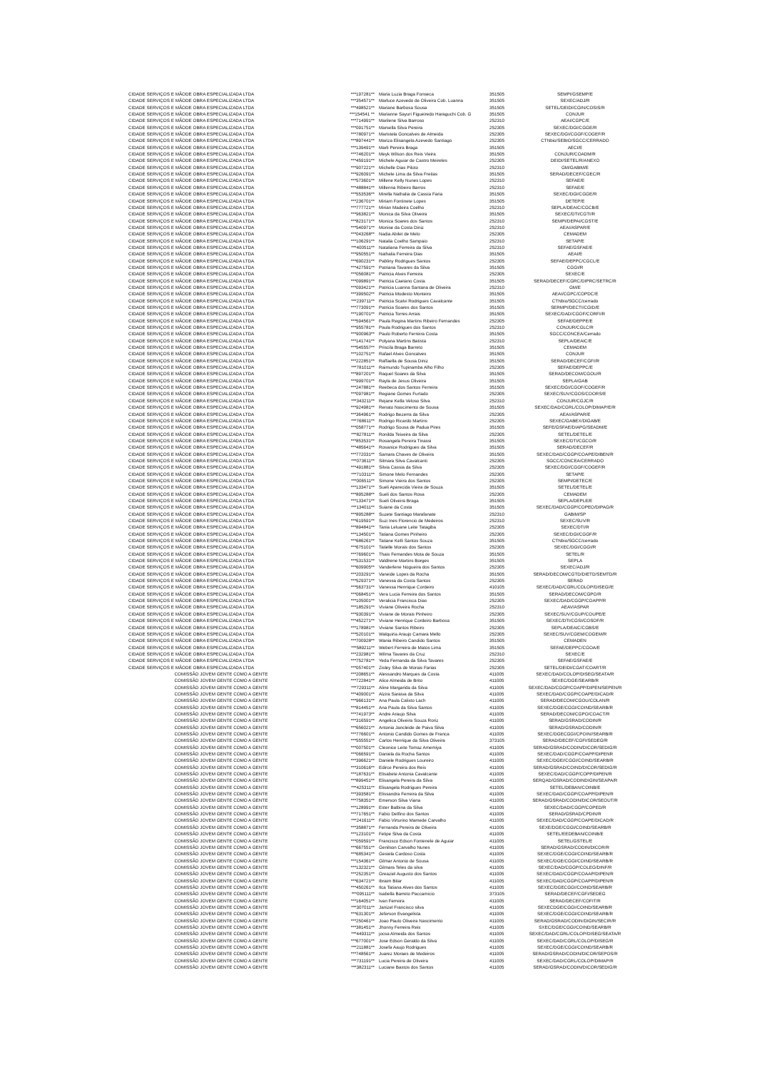| CIDADE SERVIÇOS E MÃODE OBRA ESPECIALIZADA LTDA | ***197281** | Maria Luzia Braga Fonseca | 351505 | SEMPI/GSEMP/E |
| CIDADE SERVIÇOS E MÃODE OBRA ESPECIALIZADA LTDA | ***354571** | Marluce Azevedo de Oliveira Cob. Luanna | 351505 | SEXEC/ADJ/R |
| CIDADE SERVIÇOS E MÃODE OBRA ESPECIALIZADA LTDA | ***498521** | Mariane Barbosa Sousa | 351505 | SETEL/DEIDI/CGIN/COSIS/R |
| CIDADE SERVIÇOS E MÃODE OBRA ESPECIALIZADA LTDA | ***154541 ** | Marianne Sayuri Figueiredo Haraguchi Cob. G | 351505 | CONJUR |
| CIDADE SERVIÇOS E MÃODE OBRA ESPECIALIZADA LTDA | ***714991** | Marilene Silva Barroso | 252310 | AEAI/CGPC/E |
| CIDADE SERVIÇOS E MÃODE OBRA ESPECIALIZADA LTDA | ***091751** | Marsella Silva Pereira | 252305 | SEXEC/DGI/CGGE/R |
| CIDADE SERVIÇOS E MÃODE OBRA ESPECIALIZADA LTDA | ***780971** | Maristela Goncalves de Almeida | 252305 | SEXEC/DGI/CGGF/COGEF/R |
| CIDADE SERVIÇOS E MÃODE OBRA ESPECIALIZADA LTDA | ***897441** | Mariza Elisangela Azevedo Santiago | 252305 | CTNbio/SEBIO/SGCC/CERRADO |
| CIDADE SERVIÇOS E MÃODE OBRA ESPECIALIZADA LTDA | ***139491** | Marli Pereira Braga | 351505 | AECI/E |
| CIDADE SERVIÇOS E MÃODE OBRA ESPECIALIZADA LTDA | ***746201** | Meyk Wilson dos Reis Vieira | 351505 | CONJUR/COADM/R |
| CIDADE SERVIÇOS E MÃODE OBRA ESPECIALIZADA LTDA | ***459191** | Michele Aguiar de Castro Meireles | 252305 | DEIDI/SETEL/R/ANEXO |
| CIDADE SERVIÇOS E MÃODE OBRA ESPECIALIZADA LTDA | ***907221** | Michelle Dias Piloto | 252310 | GM/GABIM/E |
| CIDADE SERVIÇOS E MÃODE OBRA ESPECIALIZADA LTDA | ***926091** | Michele Lima da Silva Freitas | 351505 | SERAD/DECEF/CGEC/R |
| CIDADE SERVIÇOS E MÃODE OBRA ESPECIALIZADA LTDA | ***573601** | Millene Kelly Nunes Lopes | 252310 | SEFAE/E |
| CIDADE SERVIÇOS E MÃODE OBRA ESPECIALIZADA LTDA | ***488841** | Millenna Ribeiro Barros | 252310 | SEFAE/E |
| CIDADE SERVIÇOS E MÃODE OBRA ESPECIALIZADA LTDA | ***553536** | Mirella Nathalia de Cassia Faria | 351505 | SEXEC/DGI/CGGE/R |
| CIDADE SERVIÇOS E MÃODE OBRA ESPECIALIZADA LTDA | ***236701** | Miriam Fontinete Lopes | 351505 | DETEP/E |
| CIDADE SERVIÇOS E MÃODE OBRA ESPECIALIZADA LTDA | ***777721** | Mirian Madeira Coelho | 252310 | SEPLA/DEAIC/CGCB/E |
| CIDADE SERVIÇOS E MÃODE OBRA ESPECIALIZADA LTDA | ***963821** | Monica da Silva Oliveira | 351505 | SEXEC/DTI/CGTI/R |
| CIDADE SERVIÇOS E MÃODE OBRA ESPECIALIZADA LTDA | ***823171** | Monica Soares dos Santos | 252310 | SEMPI/DEPAI/CGST/E |
| CIDADE SERVIÇOS E MÃODE OBRA ESPECIALIZADA LTDA | ***540971** | Monise da Costa Diniz | 252310 | AEAI/ASPAR/E |
| CIDADE SERVIÇOS E MÃODE OBRA ESPECIALIZADA LTDA | ***043268** | Nadia Abilet de Melo | 252305 | CEMADEM |
| CIDADE SERVIÇOS E MÃODE OBRA ESPECIALIZADA LTDA | ***106291** | Natalia Coelho Sampaio | 252310 | SETAP/E |
| CIDADE SERVIÇOS E MÃODE OBRA ESPECIALIZADA LTDA | ***400511** | Nataliana Ferreira da Silva | 252310 | SEFAE/GSFAE/E |
| CIDADE SERVIÇOS E MÃODE OBRA ESPECIALIZADA LTDA | ***950551** | Nathalia Ferreira Dias | 351505 | AEAI/E |
| CIDADE SERVIÇOS E MÃODE OBRA ESPECIALIZADA LTDA | ***690231** | Pabliny Rodrigues Santos | 252305 | SEFAE/DEPPC/CGCL/E |
| CIDADE SERVIÇOS E MÃODE OBRA ESPECIALIZADA LTDA | ***427591** | Patriana Tavares da Silva | 351505 | CGGI/R |
| CIDADE SERVIÇOS E MÃODE OBRA ESPECIALIZADA LTDA | ***056081** | Patricia Alves Ferreira | 252305 | SEXEC/E |
| CIDADE SERVIÇOS E MÃODE OBRA ESPECIALIZADA LTDA | ***099891** | Patricia Caetano Costa | 351505 | SERAD/DECEF/CGRC/DIPRC/SETRC/R |
| CIDADE SERVIÇOS E MÃODE OBRA ESPECIALIZADA LTDA | ***093421** | Patricia Luanna Santana de Oliveira | 252310 | GM/E |
| CIDADE SERVIÇOS E MÃODE OBRA ESPECIALIZADA LTDA | ***399502** | Patricia Modesto Monteiro | 351505 | AEAI/CGPC/COPDC/E |
| CIDADE SERVIÇOS E MÃODE OBRA ESPECIALIZADA LTDA | ***239711** | Patricia Scalvi Rodrigues Cavalcante | 351505 | CTNbio/SGCC/cerrado |
| CIDADE SERVIÇOS E MÃODE OBRA ESPECIALIZADA LTDA | ***773091** | Patricia Soares dos Santos | 351505 | SERMPI/DECTI/CGID/E |
| CIDADE SERVIÇOS E MÃODE OBRA ESPECIALIZADA LTDA | ***190701** | Patricia Torres Arrais | 351505 | SEXEC/DAD/CGOF/CORFI/R |
| CIDADE SERVIÇOS E MÃODE OBRA ESPECIALIZADA LTDA | ***594561** | Paula Regina Martins Ribeiro Fernandes | 252305 | SEFAE/DEPPE/E |
| CIDADE SERVIÇOS E MÃODE OBRA ESPECIALIZADA LTDA | ***955781** | Paula Rodrigues dos Santos | 252310 | CONJUR/CGLC/R |
| CIDADE SERVIÇOS E MÃODE OBRA ESPECIALIZADA LTDA | ***900963** | Paulo Roberto Ferreira Costa | 351505 | SGCC/CONCEA/Cerrado |
| CIDADE SERVIÇOS E MÃODE OBRA ESPECIALIZADA LTDA | ***141741** | Polyana Martins Batista | 252310 | SEPLA/DEAIC/E |
| CIDADE SERVIÇOS E MÃODE OBRA ESPECIALIZADA LTDA | ***545557** | Priscila Braga Barreto | 351505 | CEMADEM |
| CIDADE SERVIÇOS E MÃODE OBRA ESPECIALIZADA LTDA | ***102751** | Rafael Alves Goncalves | 351505 | CONJUR |
| CIDADE SERVIÇOS E MÃODE OBRA ESPECIALIZADA LTDA | ***222851** | Raffaella de Sousa Diniz | 351505 | SERAD/DECEF/CGFI/R |
| CIDADE SERVIÇOS E MÃODE OBRA ESPECIALIZADA LTDA | ***781011** | Raimundo Tupinamba Alho Filho | 252305 | SEFAE/DEPPC/E |
| CIDADE SERVIÇOS E MÃODE OBRA ESPECIALIZADA LTDA | ***897201** | Raquel Soares da Silva | 351505 | SERAD/DECOM/CGOU/R |
| CIDADE SERVIÇOS E MÃODE OBRA ESPECIALIZADA LTDA | ***999701** | Rayla de Jesus Oliveira | 351505 | SEPLA/GAB |
| CIDADE SERVIÇOS E MÃODE OBRA ESPECIALIZADA LTDA | ***247881** | Reebeca dos Santos Ferreira | 351505 | SEXEC/DGI/CGOF/COGEF/R |
| CIDADE SERVIÇOS E MÃODE OBRA ESPECIALIZADA LTDA | ***097981** | Regiane Gomes Furtado | 252305 | SEXEC/SUV/CGOS/COORS/E |
| CIDADE SERVIÇOS E MÃODE OBRA ESPECIALIZADA LTDA | ***343211** | Rejane Kella Veloso Silva | 252310 | CONJUR/CGJC/R |
| CIDADE SERVIÇOS E MÃODE OBRA ESPECIALIZADA LTDA | ***924981** | Renato Nascimento de Sousa | 351505 | SEXEC/DAD/CGRL/COLOP/DIMAP/E/R |
| CIDADE SERVIÇOS E MÃODE OBRA ESPECIALIZADA LTDA | ***364961** | Rodrigo Bezerra da Silva | 252305 | AEAI/ASPAR/E |
| CIDADE SERVIÇOS E MÃODE OBRA ESPECIALIZADA LTDA | ***768611** | Rodrigo Ricardo Martins | 252305 | SEXEC/GABEX/DIGAB/E |
| CIDADE SERVIÇOS E MÃODE OBRA ESPECIALIZADA LTDA | ***058771** | Rodrigo Sousa de Padua Pires | 351505 | SEFE/GSFAE/DIAPG/SEADM/E |
| CIDADE SERVIÇOS E MÃODE OBRA ESPECIALIZADA LTDA | ***827811** | Ronilda Teixeira da Silva | 252305 | SETEL/DETEL/E |
| CIDADE SERVIÇOS E MÃODE OBRA ESPECIALIZADA LTDA | ***853531** | Rosangela Pereira Tinassi | 351505 | SEXEC/DTI/CGCO/R |
| CIDADE SERVIÇOS E MÃODE OBRA ESPECIALIZADA LTDA | ***485641** | Rosanice Rodrigues da Silva | 351505 | SERAD/DECEF/R |
| CIDADE SERVIÇOS E MÃODE OBRA ESPECIALIZADA LTDA | ***772031** | Samara Chaves de Oliveira | 351505 | SEXEC/DAD/CGGP/COAPE/DIBEN/R |
| CIDADE SERVIÇOS E MÃODE OBRA ESPECIALIZADA LTDA | ***073611** | Silmara Silva Cavalcanti | 252305 | SGCC/CONCEA/CERRADO |
| CIDADE SERVIÇOS E MÃODE OBRA ESPECIALIZADA LTDA | ***491881** | Silvia Cassia da Silva | 252305 | SEXEC/DGI/CGGF/COGEF/R |
| CIDADE SERVIÇOS E MÃODE OBRA ESPECIALIZADA LTDA | ***710311** | Simone Melo Fernandes | 252305 | SETAP/E |
| CIDADE SERVIÇOS E MÃODE OBRA ESPECIALIZADA LTDA | ***006511** | Simone Vieira dos Santos | 252305 | SEMPI/DETEC/E |
| CIDADE SERVIÇOS E MÃODE OBRA ESPECIALIZADA LTDA | ***133471** | Sueli Aparecida Vieira de Souza | 351505 | SETEL/DETEL/E |
| CIDADE SERVIÇOS E MÃODE OBRA ESPECIALIZADA LTDA | ***895288** | Sueli dos Santos Rosa | 252305 | CEMADEM |
| CIDADE SERVIÇOS E MÃODE OBRA ESPECIALIZADA LTDA | ***133471** | Sueli Oliveira Braga | 351505 | SEPLA/DEPLE/E |
| CIDADE SERVIÇOS E MÃODE OBRA ESPECIALIZADA LTDA | ***134011** | Suiane da Costa | 351505 | SEXEC/DAD/CGGP/COPEO/DIPAG/R |
| CIDADE SERVIÇOS E MÃODE OBRA ESPECIALIZADA LTDA | ***895288** | Suzete Santiago Marafanate | 252310 | GABIM/SP |
| CIDADE SERVIÇOS E MÃODE OBRA ESPECIALIZADA LTDA | ***619591** | Suzi Ines Florencio de Medeiros | 252310 | SEXEC/SUV/R |
| CIDADE SERVIÇOS E MÃODE OBRA ESPECIALIZADA LTDA | ***894841** | Tania Leluane Leite Tatagiba | 252305 | SEXEC/DTI/R |
| CIDADE SERVIÇOS E MÃODE OBRA ESPECIALIZADA LTDA | ***134501** | Tatiana Gomes Pinheiro | 252305 | SEXEC/DGI/CGGF/R |
| CIDADE SERVIÇOS E MÃODE OBRA ESPECIALIZADA LTDA | ***686261** | Tatiane Kelli Santos Souza | 351505 | CTNbio/SGCC/cerrado |
| CIDADE SERVIÇOS E MÃODE OBRA ESPECIALIZADA LTDA | ***675101** | Tatielle Morais dos Santos | 252305 | SEXEC/DGI/CGGI/R |
| CIDADE SERVIÇOS E MÃODE OBRA ESPECIALIZADA LTDA | ***769601** | Thais Fernandes Mota de Souza | 351505 | SETEL/R |
| CIDADE SERVIÇOS E MÃODE OBRA ESPECIALIZADA LTDA | ***531531** | Valdlrene Martins Borges | 351505 | SEPLA |
| CIDADE SERVIÇOS E MÃODE OBRA ESPECIALIZADA LTDA | ***609905** | Vanderlene Nogueira dos Santos | 252305 | SEXEC/ADJ/R |
| CIDADE SERVIÇOS E MÃODE OBRA ESPECIALIZADA LTDA | ***203291** | Vaneide Lopes da Rocha | 351505 | SERAD/DECOM/CGTD/DIETD/SEMTD/R |
| CIDADE SERVIÇOS E MÃODE OBRA ESPECIALIZADA LTDA | ***529371** | Vanessa da Costa Santos | 252305 | SERAD |
| CIDADE SERVIÇOS E MÃODE OBRA ESPECIALIZADA LTDA | ***563731** | Vanessa Henrique Cordeiro | 410105 | SEXEC/DAD/CGRL/COLOP/DISEG//E |
| CIDADE SERVIÇOS E MÃODE OBRA ESPECIALIZADA LTDA | ***068451** | Vera Lucia Ferreira dos Santos | 351505 | SERAD/DECOM/CGPO/R |
| CIDADE SERVIÇOS E MÃODE OBRA ESPECIALIZADA LTDA | ***105001** | Veralicia Francisca Dias | 252305 | SEXEC/DAD/CGGP/COAPP/R |
| CIDADE SERVIÇOS E MÃODE OBRA ESPECIALIZADA LTDA | ***185291** | Viviane Oliveira Rocha | 252310 | AEAV/ASPAR |
| CIDADE SERVIÇOS E MÃODE OBRA ESPECIALIZADA LTDA | ***930391** | Viviane de Morais Pinheiro | 252305 | SEXEC/SUV/CGUP/COUPE/E |
| CIDADE SERVIÇOS E MÃODE OBRA ESPECIALIZADA LTDA | ***452271** | Viviane Henrique Cordeiro Barbosa | 351505 | SEXEC/DTI/CGSI/COSOF/R |
| CIDADE SERVIÇOS E MÃODE OBRA ESPECIALIZADA LTDA | ***178981** | Viviane Santos Ribeiro | 252305 | SEPLA/DEAIC/CGBS/E |
| CIDADE SERVIÇOS E MÃODE OBRA ESPECIALIZADA LTDA | ***520101** | Walquiria Araujo Camara Mello | 252305 | SEXEC/SUV/CGEM/COGEM/R |
| CIDADE SERVIÇOS E MÃODE OBRA ESPECIALIZADA LTDA | ***700928** | Wania Ribeiro Candido Santos | 351505 | CEMADEN |
| CIDADE SERVIÇOS E MÃODE OBRA ESPECIALIZADA LTDA | ***589211** | Webert Ferreira de Matos Lima | 351505 | SEFAE/DEPPC/CGOA/E |
| CIDADE SERVIÇOS E MÃODE OBRA ESPECIALIZADA LTDA | ***232981** | Wilma Tavares da Cruz | 252310 | SEXEC/E |
| CIDADE SERVIÇOS E MÃODE OBRA ESPECIALIZADA LTDA | ***752781** | Yeda Fernanda da Silva Tavares | 252305 | SEFAE/GSFAE/E |
| CIDADE SERVIÇOS E MÃODE OBRA ESPECIALIZADA LTDA | ***057401** | Zisley Silva de Morais Farias | 252305 | SETEL/DEIDI/CGAT/COART/R |
| COMISSÃO JOVEM GENTE COMO A GENTE | ***208651** | Alessandro Marques da Costa | 411005 | SEXEC/DAD/COLOP/DISEG/SEATA/R |
| COMISSÃO JOVEM GENTE COMO A GENTE | ***722841** | Alice Almeida de Brito | 411005 | SEXEC/DGE/SEARB/R |
| COMISSÃO JOVEM GENTE COMO A GENTE | ***729311** | Aline Margarida da Silva | 411005 | SEXEC/DAD/CGGP/COAPP/DIPEN/SEPEN/R |
| COMISSÃO JOVEM GENTE COMO A GENTE | ***409001** | Alzira Saraiva da Silva | 411005 | SEXEC/DAD/CGGP/COAPE/DICAD/R |
| COMISSÃO JOVEM GENTE COMO A GENTE | ***966131** | Ana Paula Calixto Lach | 411005 | SERAD/DECOM/CGOU/COLAN/R |
| COMISSÃO JOVEM GENTE COMO A GENTE | ***814451** | Ana Paula da Silva Santos | 411005 | SEXEC/DGE/CGGI/COIND/SEARB/R |
| COMISSÃO JOVEM GENTE COMO A GENTE | ***741973** | Andre Araujo Silva | 411005 | SERAD/DECOM/CGPO/COACT/R |
| COMISSÃO JOVEM GENTE COMO A GENTE | ***316591** | Angelica Oliveira Souza Roriz | 411005 | SERAD/GSRAD/CODIN/R |
| COMISSÃO JOVEM GENTE COMO A GENTE | ***656021** | Antonia Jancleide de Paiva Silva | 411005 | SERAD/GSRAD/CODIN/R |
| COMISSÃO JOVEM GENTE COMO A GENTE | ***776601** | Antonio Candido Gomes de Franca | 411005 | SEXEC/DGECGGI/CPOIN//SEARB/R |
| COMISSÃO JOVEM GENTE COMO A GENTE | ***555551** | Carlos Henrique da Silva Oliveira | 373105 | SERAD/DECEF/CGFI/SEDEG/R |
| COMISSÃO JOVEM GENTE COMO A GENTE | ***007501** | Cleonice Leite Tomaz Amemiya | 411005 | SERAD/GSRAD/CODIN/DICOR/SEDIG/R |
| COMISSÃO JOVEM GENTE COMO A GENTE | ***066591** | Daniela da Rocha Santos | 411005 | SEXEC/DAD/CGGP/COAPP/DIPENR |
| COMISSÃO JOVEM GENTE COMO A GENTE | ***396621** | Daniele Rodrigues Loureiro | 411005 | SEXEC/DGE//CGGI/COIND/SEARB/R |
| COMISSÃO JOVEM GENTE COMO A GENTE | ***310616** | Edirce Pereira dos Reis | 411005 | SERAD/GSRAD/COIND/DICOR/SEDIG/R |
| COMISSÃO JOVEM GENTE COMO A GENTE | ***187631** | Elisabete Antonia Cavalcante | 411005 | SEXEC/DAD/CGGP/COPP/DIPEN/R |
| COMISSÃO JOVEM GENTE COMO A GENTE | ***899451** | Elisangela Pereira da Silva | 411005 | SERQAD/GSRAD/CODINDIGIN/SEAPA/R |
| COMISSÃO JOVEM GENTE COMO A GENTE | ***425311** | Elisangela Rodrigues Pereira | 411005 | SETEL/DEBAN/COINB/E |
| COMISSÃO JOVEM GENTE COMO A GENTE | ***393581** | Elissandra Ferreira da Silva | 411005 | SEXEC/DAD/CGGP/COAPP/DIPEN/R |
| COMISSÃO JOVEM GENTE COMO A GENTE | ***758351** | Emerson Silva Viana | 411005 | SERAD/GSRAD/CODIN/DICOR/SEOUT/R |
| COMISSÃO JOVEM GENTE COMO A GENTE | ***128991** | Ester Balbina da Silva | 411005 | SEXEC/DAD/CGGP/COPED/R |
| COMISSÃO JOVEM GENTE COMO A GENTE | ***717651** | Fabio Delfino dos Santos | 411005 | SERAD/GSRAD/CPDIN/R |
| COMISSÃO JOVEM GENTE COMO A GENTE | ***241611** | Fabio Virturino Mamede Carvalho | 411005 | SEXEC/DAD/CGGP/COAPE/DICAD/R |
| COMISSÃO JOVEM GENTE COMO A GENTE | ***358871** | Fernanda Pereira de Oliveira | 411005 | SEXE/DGE/CGGI/COIND/SEARB/R |
| COMISSÃO JOVEM GENTE COMO A GENTE | ***123101** | Felipe Silva da Costa | 411005 | SETEL/EEDEBAN/COINB/E |
| COMISSÃO JOVEM GENTE COMO A GENTE | ***059591** | Francisco Edson Fontenele de Aguiar | 411005 | SETEL/GSTEL/E |
| COMISSÃO JOVEM GENTE COMO A GENTE | ***667551** | Genilson Carvalho Nunes | 411005 | SERAD/GSRAD/CODIN/DICOR/R |
| COMISSÃO JOVEM GENTE COMO A GENTE | ***685341** | Gesiela Cardoso Costa | 411005 | SEXEC/DGE/CGGI/COIND/SEARB/R |
| COMISSÃO JOVEM GENTE COMO A GENTE | ***154361** | Gilmar Antonio de Sousa | 411005 | SEXEC/DGE/CGGI/COIND/SEARB/R |
| COMISSÃO JOVEM GENTE COMO A GENTE | ***132321** | Gilmara Teles da silva | 411005 | SEXEC/DAD/CGGP/COLEG/DINF/R |
| COMISSÃO JOVEM GENTE COMO A GENTE | ***252351** | Greaziel Augusto dos Santos | 411005 | SEXEC/DAD/CGGP/COAAP/DIPEN/R |
| COMISSÃO JOVEM GENTE COMO A GENTE | ***634721** | Ibraim Bitar | 411005 | SEXEC/DAD/CGGP/COAPP/DIPEN/R |
| COMISSÃO JOVEM GENTE COMO A GENTE | ***450261** | Ilca Tatiana Alves dos Santos | 411005 | SEXEC/DGECGGI/COIND/SEARB/R |
| COMISSÃO JOVEM GENTE COMO A GENTE | ***095111** | Isabella Barreto Paccamicio | 373105 | SERAD/DECEF/CGFI/SEDEG |
| COMISSÃO JOVEM GENTE COMO A GENTE | ***164051** | Ivan Ferreira | 411005 | SERAD/DECEF/COFIT/R |
| COMISSÃO JOVEM GENTE COMO A GENTE | ***307011** | Janizel Francisco silva | 411005 | SEXECDGE/CGGI/COIND/SEARB/R |
| COMISSÃO JOVEM GENTE COMO A GENTE | ***631301** | Jeferson Evangelista | 411005 | SEXEC/DGE/CGGI/COIND/SEARB/R |
| COMISSÃO JOVEM GENTE COMO A GENTE | ***250461** | Joao Paulo Oliveira Nascimento | 411005 | SERAD/GSRAD/CODIN/DIGIN/SECIR/R |
| COMISSÃO JOVEM GENTE COMO A GENTE | ***381451** | Jhonny Ferreira Reis | 411005 | SXEC/DGE/CGGI/COIND/SEARB/R |
| COMISSÃO JOVEM GENTE COMO A GENTE | ***449311** | jocsa Almeida dos Santos | 411005 | SEXEC/DAD/CGRL/COLOP/DISEG/SEATA/R |
| COMISSÃO JOVEM GENTE COMO A GENTE | ***677001** | Jose Edson Geraldo da Silva | 411005 | SEXEC/DAD/CGRL/COLOP/DISEG/R |
| COMISSÃO JOVEM GENTE COMO A GENTE | ***211881** | Josefa Aaujo Rodrigues | 411005 | SEXEC/DGE/CGGI/COIND/SEARB/R |
| COMISSÃO JOVEM GENTE COMO A GENTE | ***748561** | Juarez Moraes de Medeiros | 411005 | SERAD/GSRAD/CODIN/DICOR/SEPOS/R |
| COMISSÃO JOVEM GENTE COMO A GENTE | ***731191** | Lucia Pereira de Oliveira | 411005 | SEXEC/DAD/CGRL/COLOP/DIMAP/R |
| COMISSÃO JOVEM GENTE COMO A GENTE | ***382311** | Luciane Bastos dos Santos | 411005 | SERAD/GSRAD/CODIN/DICOR/SEDIG/R |